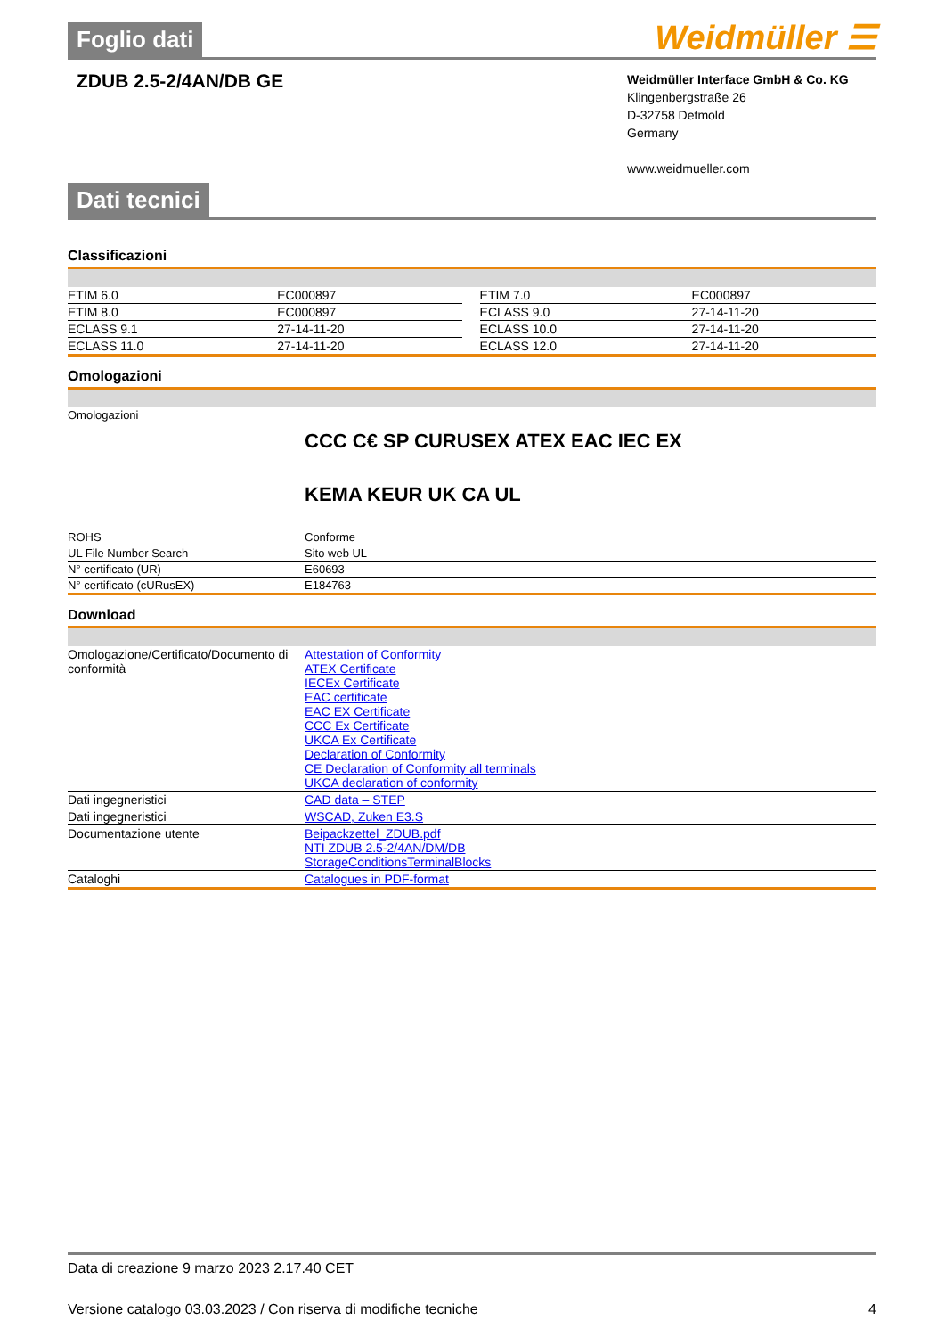Foglio dati Weidmüller ☰
ZDUB 2.5-2/4AN/DB GE
Weidmüller Interface GmbH & Co. KG
Klingenbergstraße 26
D-32758 Detmold
Germany
www.weidmueller.com
Dati tecnici
Classificazioni
| ETIM 6.0 | EC000897 | | ETIM 7.0 | EC000897 |
| ETIM 8.0 | EC000897 | | ECLASS 9.0 | 27-14-11-20 |
| ECLASS 9.1 | 27-14-11-20 | | ECLASS 10.0 | 27-14-11-20 |
| ECLASS 11.0 | 27-14-11-20 | | ECLASS 12.0 | 27-14-11-20 |
Omologazioni
| Omologazioni | CCC C€ SP CURUSEX ATEX EAC IEC EX KEMA KEUR UK CA UL |
| ROHS | Conforme |
| UL File Number Search | Sito web UL |
| N° certificato (UR) | E60693 |
| N° certificato (cURusEX) | E184763 |
Download
| Omologazione/Certificato/Documento di conformità | Attestation of Conformity ATEX Certificate IECEx Certificate EAC certificate EAC EX Certificate CCC Ex Certificate UKCA Ex Certificate Declaration of Conformity CE Declaration of Conformity all terminals UKCA declaration of conformity |
| Dati ingegneristici | CAD data – STEP |
| Dati ingegneristici | WSCAD, Zuken E3.S |
| Documentazione utente | Beipackzettel_ZDUB.pdf NTI ZDUB 2.5-2/4AN/DM/DB StorageConditionsTerminalBlocks |
| Cataloghi | Catalogues in PDF-format |
Data di creazione 9 marzo 2023 2.17.40 CET
Versione catalogo 03.03.2023 / Con riserva di modifiche tecniche 4